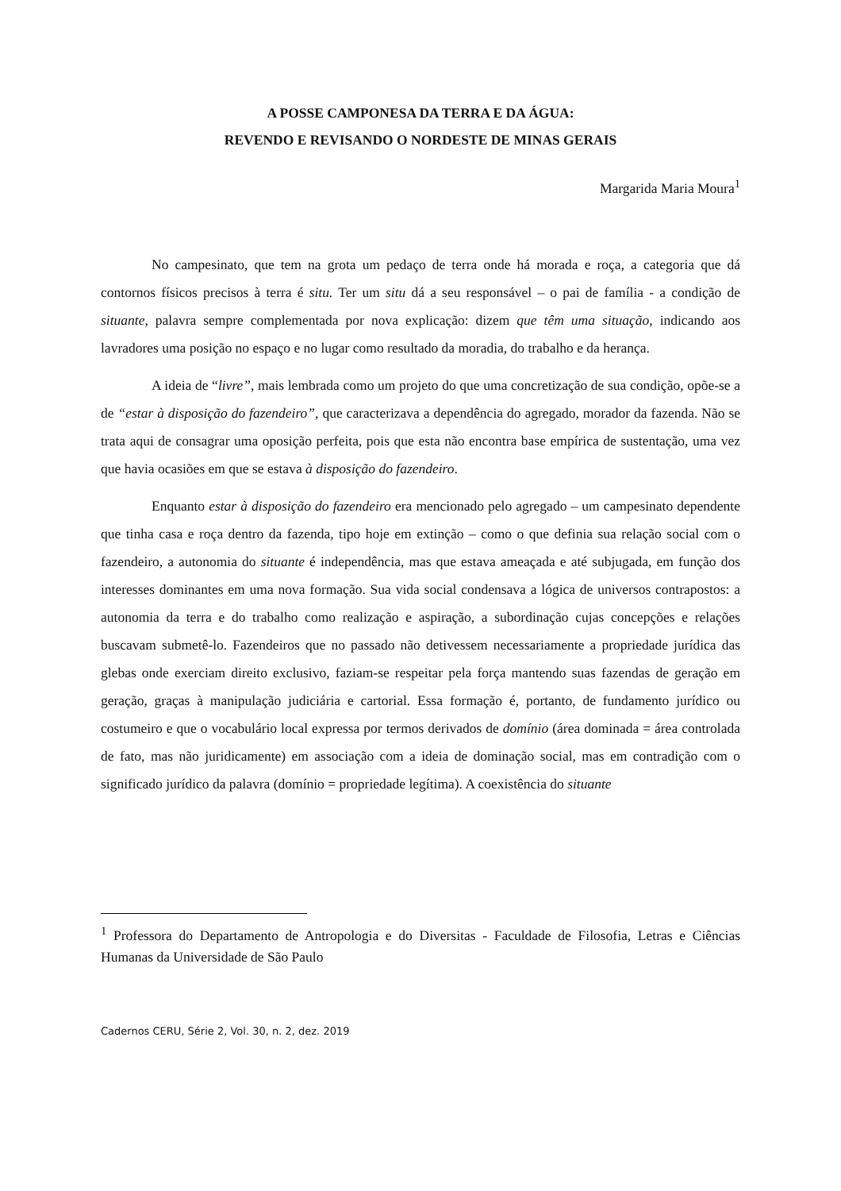A POSSE CAMPONESA DA TERRA E DA ÁGUA:
REVENDO E REVISANDO O NORDESTE DE MINAS GERAIS
Margarida Maria Moura<sup>1</sup>
No campesinato, que tem na grota um pedaço de terra onde há morada e roça, a categoria que dá contornos físicos precisos à terra é situ. Ter um situ dá a seu responsável – o pai de família - a condição de situante, palavra sempre complementada por nova explicação: dizem que têm uma situação, indicando aos lavradores uma posição no espaço e no lugar como resultado da moradia, do trabalho e da herança.
A ideia de “livre”, mais lembrada como um projeto do que uma concretização de sua condição, opõe-se a de “estar à disposição do fazendeiro”, que caracterizava a dependência do agregado, morador da fazenda. Não se trata aqui de consagrar uma oposição perfeita, pois que esta não encontra base empírica de sustentação, uma vez que havia ocasiões em que se estava à disposição do fazendeiro.
Enquanto estar à disposição do fazendeiro era mencionado pelo agregado – um campesinato dependente que tinha casa e roça dentro da fazenda, tipo hoje em extinção – como o que definia sua relação social com o fazendeiro, a autonomia do situante é independência, mas que estava ameaçada e até subjugada, em função dos interesses dominantes em uma nova formação. Sua vida social condensava a lógica de universos contrapostos: a autonomia da terra e do trabalho como realização e aspiração, a subordinação cujas concepções e relações buscavam submetê-lo. Fazendeiros que no passado não detivessem necessariamente a propriedade jurídica das glebas onde exerciam direito exclusivo, faziam-se respeitar pela força mantendo suas fazendas de geração em geração, graças à manipulação judiciária e cartorial. Essa formação é, portanto, de fundamento jurídico ou costumeiro e que o vocabulário local expressa por termos derivados de domínio (área dominada = área controlada de fato, mas não juridicamente) em associação com a ideia de dominação social, mas em contradição com o significado jurídico da palavra (domínio = propriedade legítima). A coexistência do situante
<sup>1</sup> Professora do Departamento de Antropologia e do Diversitas - Faculdade de Filosofia, Letras e Ciências Humanas da Universidade de São Paulo
Cadernos CERU, Série 2, Vol. 30, n. 2, dez. 2019